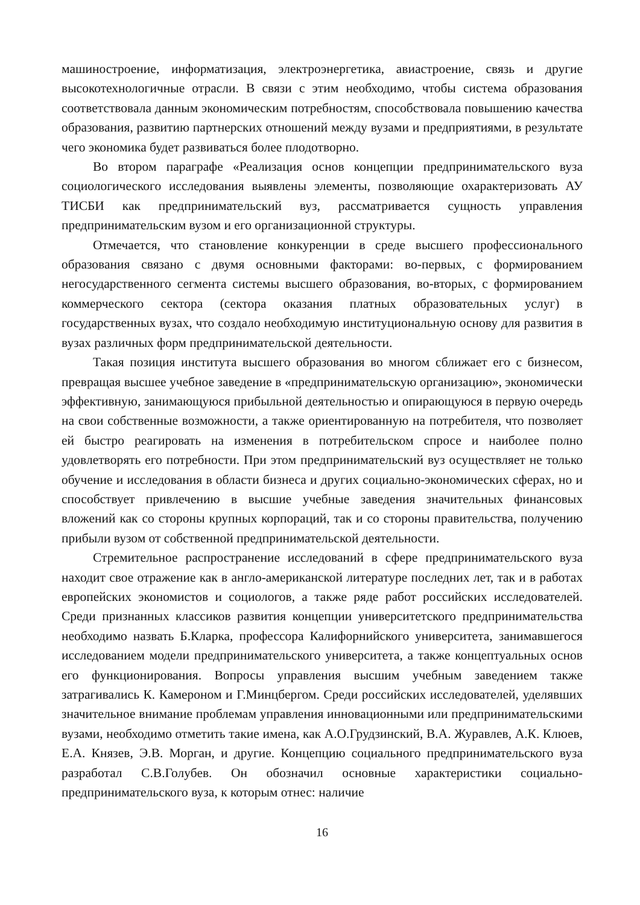машиностроение, информатизация, электроэнергетика, авиастроение, связь и другие высокотехнологичные отрасли. В связи с этим необходимо, чтобы система образования соответствовала данным экономическим потребностям, способствовала повышению качества образования, развитию партнерских отношений между вузами и предприятиями, в результате чего экономика будет развиваться более плодотворно.
Во втором параграфе «Реализация основ концепции предпринимательского вуза социологического исследования выявлены элементы, позволяющие охарактеризовать АУ ТИСБИ как предпринимательский вуз, рассматривается сущность управления предпринимательским вузом и его организационной структуры.
Отмечается, что становление конкуренции в среде высшего профессионального образования связано с двумя основными факторами: во-первых, с формированием негосударственного сегмента системы высшего образования, во-вторых, с формированием коммерческого сектора (сектора оказания платных образовательных услуг) в государственных вузах, что создало необходимую институциональную основу для развития в вузах различных форм предпринимательской деятельности.
Такая позиция института высшего образования во многом сближает его с бизнесом, превращая высшее учебное заведение в «предпринимательскую организацию», экономически эффективную, занимающуюся прибыльной деятельностью и опирающуюся в первую очередь на свои собственные возможности, а также ориентированную на потребителя, что позволяет ей быстро реагировать на изменения в потребительском спросе и наиболее полно удовлетворять его потребности. При этом предпринимательский вуз осуществляет не только обучение и исследования в области бизнеса и других социально-экономических сферах, но и способствует привлечению в высшие учебные заведения значительных финансовых вложений как со стороны крупных корпораций, так и со стороны правительства, получению прибыли вузом от собственной предпринимательской деятельности.
Стремительное распространение исследований в сфере предпринимательского вуза находит свое отражение как в англо-американской литературе последних лет, так и в работах европейских экономистов и социологов, а также ряде работ российских исследователей. Среди признанных классиков развития концепции университетского предпринимательства необходимо назвать Б.Кларка, профессора Калифорнийского университета, занимавшегося исследованием модели предпринимательского университета, а также концептуальных основ его функционирования. Вопросы управления высшим учебным заведением также затрагивались К. Камероном и Г.Минцбергом. Среди российских исследователей, уделявших значительное внимание проблемам управления инновационными или предпринимательскими вузами, необходимо отметить такие имена, как А.О.Грудзинский, В.А. Журавлев, А.К. Клюев, Е.А. Князев, Э.В. Морган, и другие. Концепцию социального предпринимательского вуза разработал С.В.Голубев. Он обозначил основные характеристики социально-предпринимательского вуза, к которым отнес: наличие
16